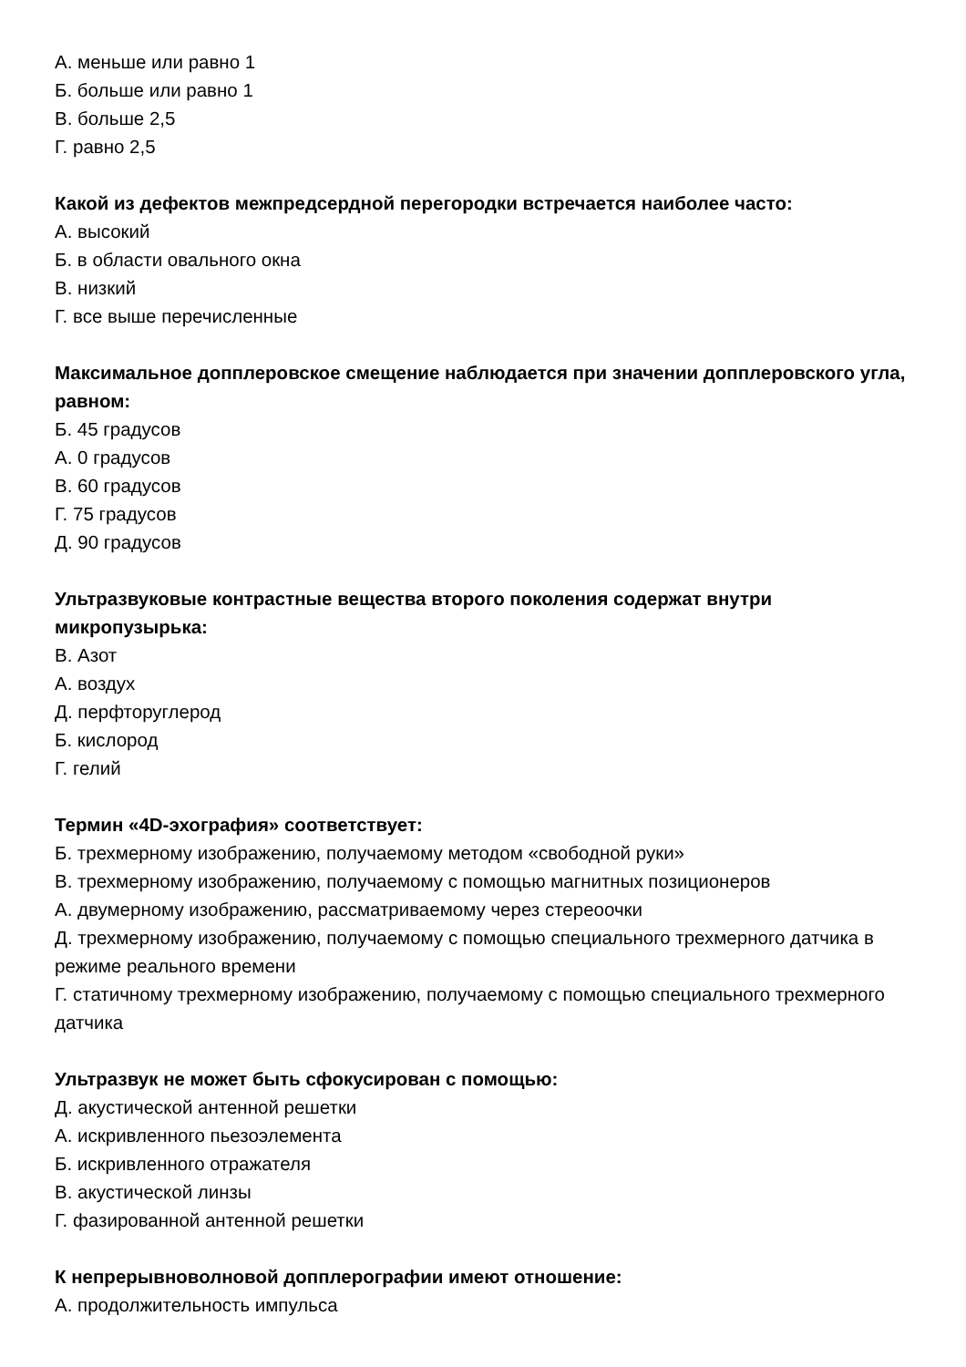А. меньше или равно 1
Б. больше или равно 1
В. больше 2,5
Г. равно 2,5
Какой из дефектов межпредсердной перегородки встречается наиболее часто:
А. высокий
Б. в области овального окна
В. низкий
Г. все выше перечисленные
Максимальное допплеровское смещение наблюдается при значении допплеровского угла, равном:
Б. 45 градусов
А. 0 градусов
В. 60 градусов
Г. 75 градусов
Д. 90 градусов
Ультразвуковые контрастные вещества второго поколения содержат внутри микропузырька:
В. Азот
А. воздух
Д. перфторуглерод
Б. кислород
Г. гелий
Термин «4D-эхография» соответствует:
Б. трехмерному изображению, получаемому методом «свободной руки»
В. трехмерному изображению, получаемому с помощью магнитных позиционеров
А. двумерному изображению, рассматриваемому через стереоочки
Д. трехмерному изображению, получаемому с помощью специального трехмерного датчика в режиме реального времени
Г. статичному трехмерному изображению, получаемому с помощью специального трехмерного датчика
Ультразвук не может быть сфокусирован с помощью:
Д. акустической антенной решетки
А. искривленного пьезоэлемента
Б. искривленного отражателя
В. акустической линзы
Г. фазированной антенной решетки
К непрерывноволновой допплерографии имеют отношение:
А. продолжительность импульса